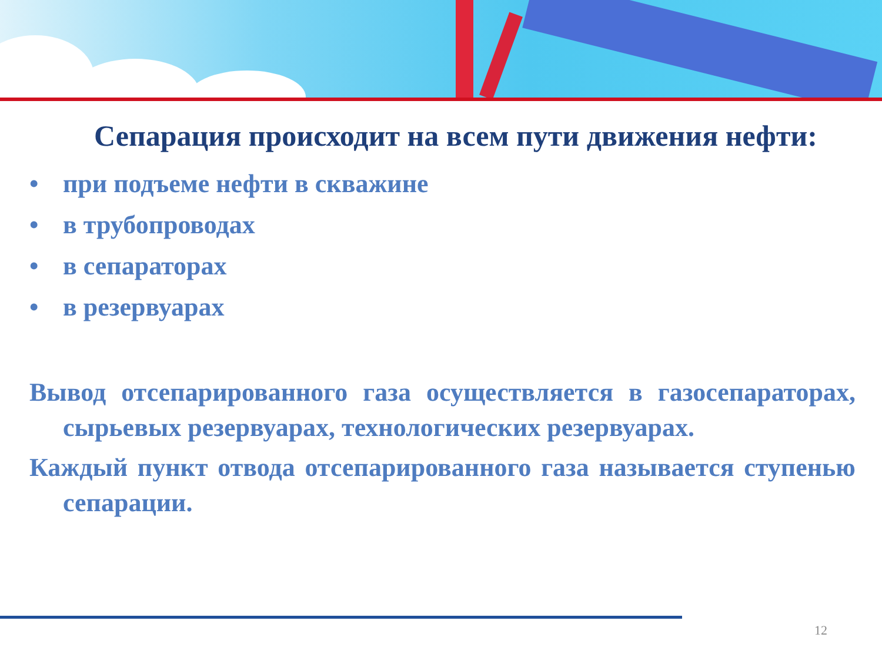Сепарация происходит на всем пути движения нефти:
• при подъеме нефти в скважине
• в трубопроводах
• в сепараторах
• в резервуарах
Вывод отсепарированного газа осуществляется в газосепараторах, сырьевых резервуарах, технологических резервуарах.
Каждый пункт отвода отсепарированного газа называется ступенью сепарации.
12